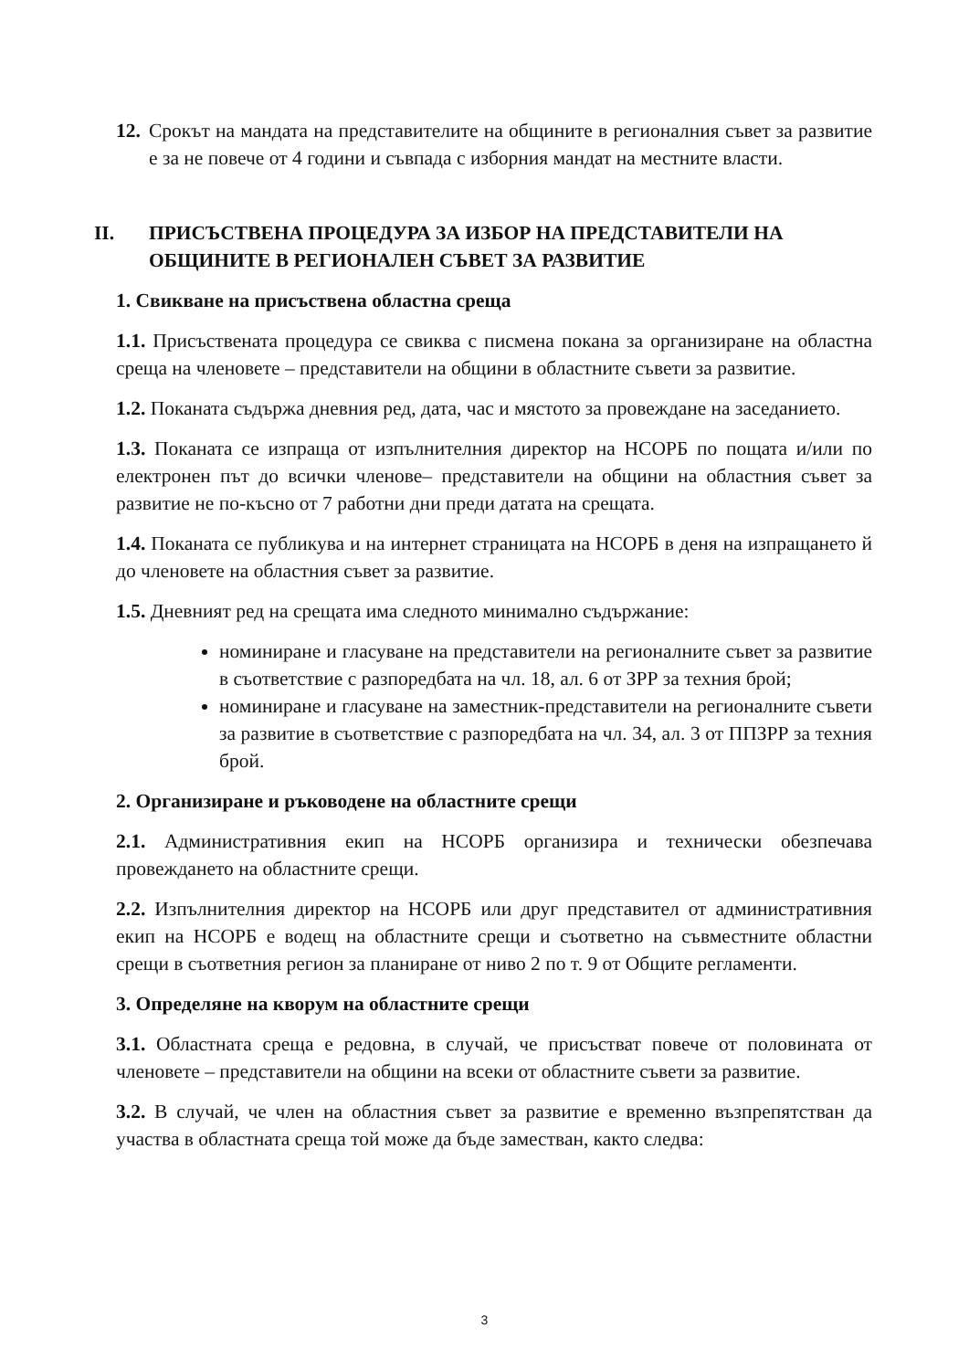12.
Срокът на мандата на представителите на общините в регионалния съвет за развитие е за не повече от 4 години и съвпада с изборния мандат на местните власти.
II. ПРИСЪСТВЕНА ПРОЦЕДУРА ЗА ИЗБОР НА ПРЕДСТАВИТЕЛИ НА ОБЩИНИТЕ В РЕГИОНАЛЕН СЪВЕТ ЗА РАЗВИТИЕ
1. Свикване на присъствена областна среща
1.1. Присъствената процедура се свиква с писмена покана за организиране на областна среща на членовете – представители на общини в областните съвети за развитие.
1.2. Поканата съдържа дневния ред, дата, час и мястото за провеждане на заседанието.
1.3. Поканата се изпраща от изпълнителния директор на НСОРБ по пощата и/или по електронен път до всички членове– представители на общини на областния съвет за развитие не по-късно от 7 работни дни преди датата на срещата.
1.4. Поканата се публикува и на интернет страницата на НСОРБ в деня на изпращането й до членовете на областния съвет за развитие.
1.5. Дневният ред на срещата има следното минимално съдържание:
номиниране и гласуване на представители на регионалните съвет за развитие в съответствие с разпоредбата на чл. 18, ал. 6 от ЗРР за техния брой;
номиниране и гласуване на заместник-представители на регионалните съвети за развитие в съответствие с разпоредбата на чл. 34, ал. 3 от ППЗРР за техния брой.
2. Организиране и ръководене на областните срещи
2.1. Административния екип на НСОРБ организира и технически обезпечава провеждането на областните срещи.
2.2. Изпълнителния директор на НСОРБ или друг представител от административния екип на НСОРБ е водещ на областните срещи и съответно на съвместните областни срещи в съответния регион за планиране от ниво 2 по т. 9 от Общите регламенти.
3. Определяне на кворум на областните срещи
3.1. Областната среща е редовна, в случай, че присъстват повече от половината от членовете – представители на общини на всеки от областните съвети за развитие.
3.2. В случай, че член на областния съвет за развитие е временно възпрепятстван да участва в областната среща той може да бъде заместван, както следва:
3